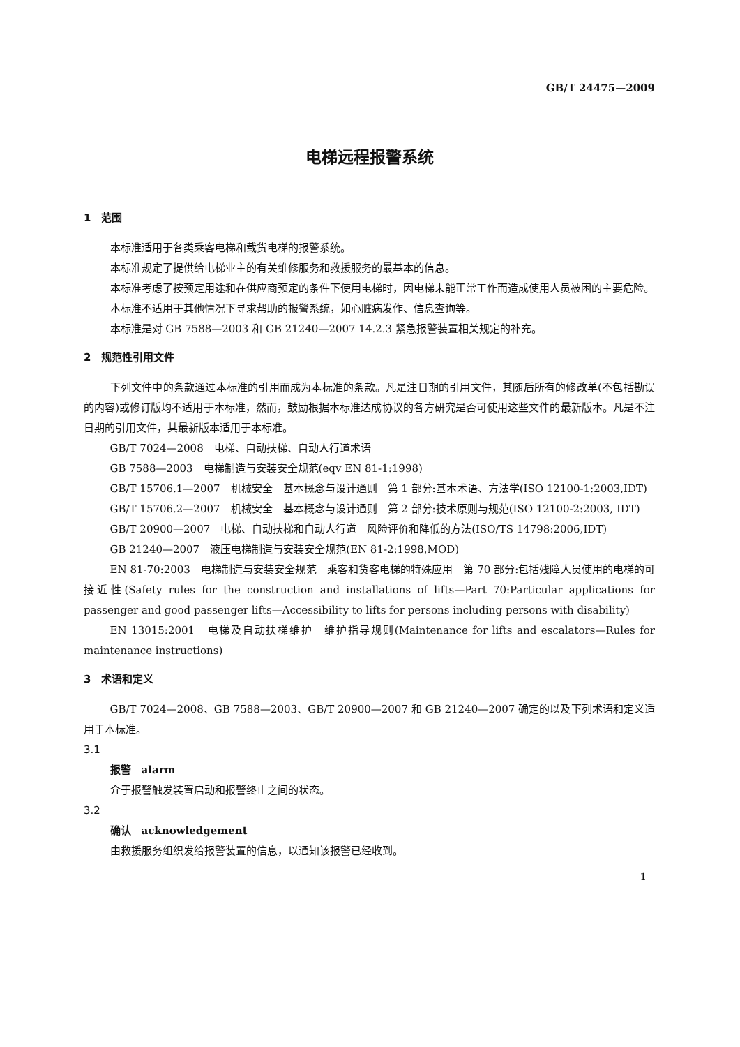GB/T 24475—2009
电梯远程报警系统
1　范围
本标准适用于各类乘客电梯和载货电梯的报警系统。
本标准规定了提供给电梯业主的有关维修服务和救援服务的最基本的信息。
本标准考虑了按预定用途和在供应商预定的条件下使用电梯时，因电梯未能正常工作而造成使用人员被困的主要危险。
本标准不适用于其他情况下寻求帮助的报警系统，如心脏病发作、信息查询等。
本标准是对 GB 7588—2003 和 GB 21240—2007 14.2.3 紧急报警装置相关规定的补充。
2　规范性引用文件
下列文件中的条款通过本标准的引用而成为本标准的条款。凡是注日期的引用文件，其随后所有的修改单(不包括勘误的内容)或修订版均不适用于本标准，然而，鼓励根据本标准达成协议的各方研究是否可使用这些文件的最新版本。凡是不注日期的引用文件，其最新版本适用于本标准。
GB/T 7024—2008　电梯、自动扶梯、自动人行道术语
GB 7588—2003　电梯制造与安装安全规范(eqv EN 81-1:1998)
GB/T 15706.1—2007　机械安全　基本概念与设计通则　第 1 部分:基本术语、方法学(ISO 12100-1:2003,IDT)
GB/T 15706.2—2007　机械安全　基本概念与设计通则　第 2 部分:技术原则与规范(ISO 12100-2:2003, IDT)
GB/T 20900—2007　电梯、自动扶梯和自动人行道　风险评价和降低的方法(ISO/TS 14798:2006,IDT)
GB 21240—2007　液压电梯制造与安装安全规范(EN 81-2:1998,MOD)
EN 81-70:2003　电梯制造与安装安全规范　乘客和货客电梯的特殊应用　第 70 部分:包括残障人员使用的电梯的可接近性(Safety rules for the construction and installations of lifts—Part 70:Particular applications for passenger and good passenger lifts—Accessibility to lifts for persons including persons with disability)
EN 13015:2001　电梯及自动扶梯维护　维护指导规则(Maintenance for lifts and escalators—Rules for maintenance instructions)
3　术语和定义
GB/T 7024—2008、GB 7588—2003、GB/T 20900—2007 和 GB 21240—2007 确定的以及下列术语和定义适用于本标准。
3.1
报警　alarm
介于报警触发装置启动和报警终止之间的状态。
3.2
确认　acknowledgement
由救援服务组织发给报警装置的信息，以通知该报警已经收到。
1